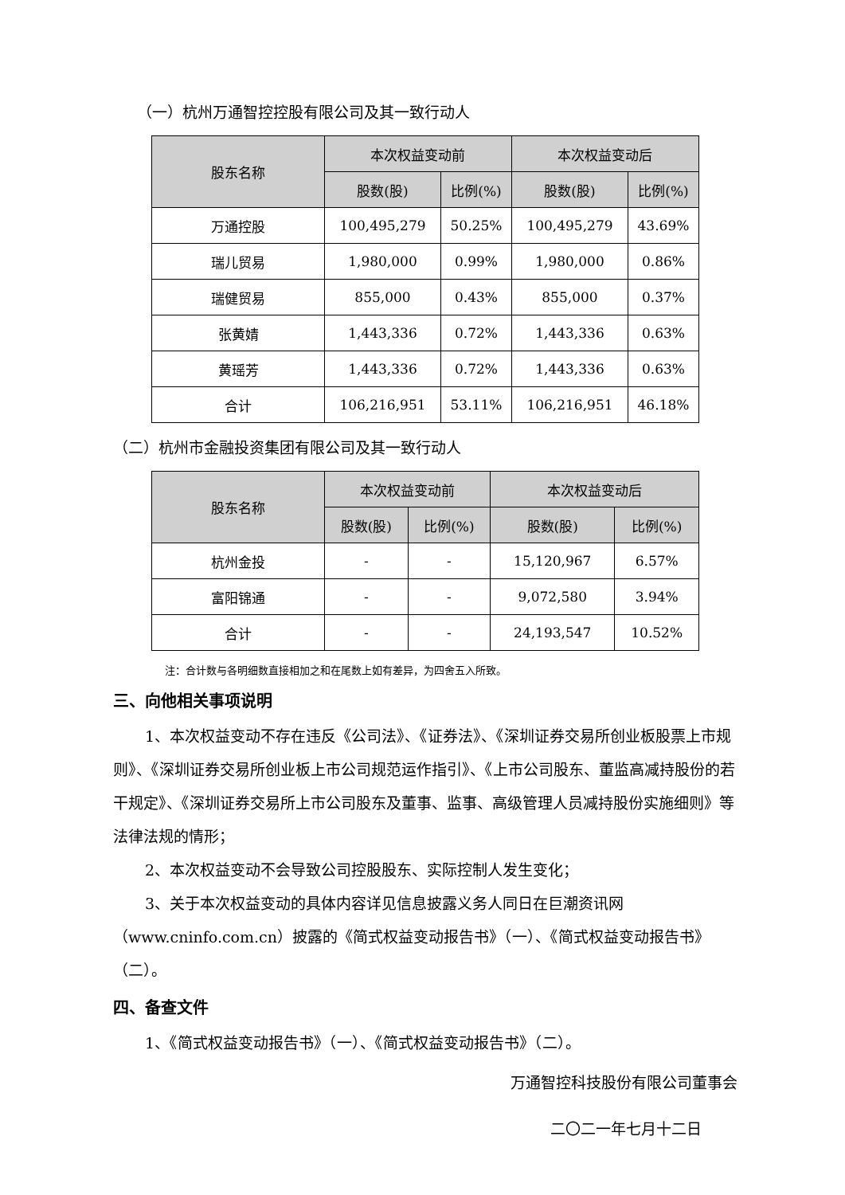（一）杭州万通智控控股有限公司及其一致行动人
| 股东名称 | 本次权益变动前 | | 本次权益变动后 | |
| --- | --- | --- | --- | --- |
| | 股数(股) | 比例(%) | 股数(股) | 比例(%) |
| 万通控股 | 100,495,279 | 50.25% | 100,495,279 | 43.69% |
| 瑞儿贸易 | 1,980,000 | 0.99% | 1,980,000 | 0.86% |
| 瑞健贸易 | 855,000 | 0.43% | 855,000 | 0.37% |
| 张黄婧 | 1,443,336 | 0.72% | 1,443,336 | 0.63% |
| 黄瑶芳 | 1,443,336 | 0.72% | 1,443,336 | 0.63% |
| 合计 | 106,216,951 | 53.11% | 106,216,951 | 46.18% |
（二）杭州市金融投资集团有限公司及其一致行动人
| 股东名称 | 本次权益变动前 | | 本次权益变动后 | |
| --- | --- | --- | --- | --- |
| | 股数(股) | 比例(%) | 股数(股) | 比例(%) |
| 杭州金投 | - | - | 15,120,967 | 6.57% |
| 富阳锦通 | - | - | 9,072,580 | 3.94% |
| 合计 | - | - | 24,193,547 | 10.52% |
注：合计数与各明细数直接相加之和在尾数上如有差异，为四舍五入所致。
三、向他相关事项说明
1、本次权益变动不存在违反《公司法》、《证券法》、《深圳证券交易所创业板股票上市规则》、《深圳证券交易所创业板上市公司规范运作指引》、《上市公司股东、董监高减持股份的若干规定》、《深圳证券交易所上市公司股东及董事、监事、高级管理人员减持股份实施细则》等法律法规的情形；
2、本次权益变动不会导致公司控股股东、实际控制人发生变化；
3、关于本次权益变动的具体内容详见信息披露义务人同日在巨潮资讯网（www.cninfo.com.cn）披露的《简式权益变动报告书》（一）、《简式权益变动报告书》（二）。
四、备查文件
1、《简式权益变动报告书》（一）、《简式权益变动报告书》（二）。
万通智控科技股份有限公司董事会
二〇二一年七月十二日